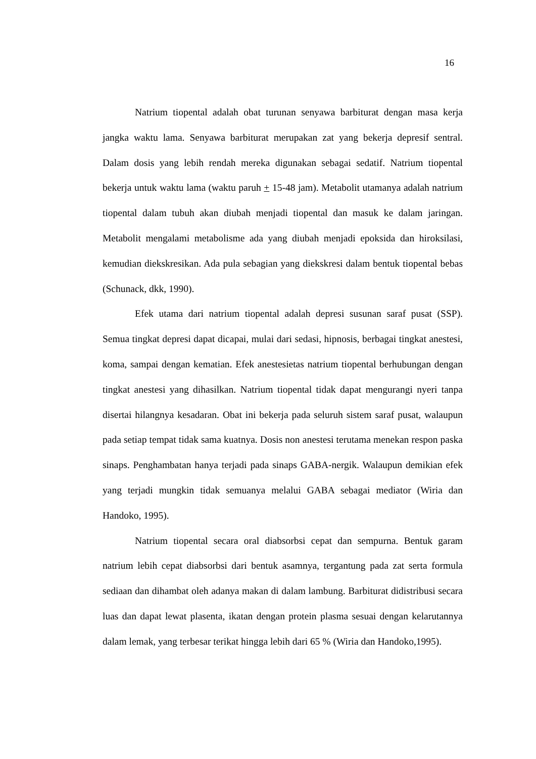16
Natrium tiopental adalah obat turunan senyawa barbiturat dengan masa kerja jangka waktu lama. Senyawa barbiturat merupakan zat yang bekerja depresif sentral. Dalam dosis yang lebih rendah mereka digunakan sebagai sedatif. Natrium tiopental bekerja untuk waktu lama (waktu paruh + 15-48 jam). Metabolit utamanya adalah natrium tiopental dalam tubuh akan diubah menjadi tiopental dan masuk ke dalam jaringan. Metabolit mengalami metabolisme ada yang diubah menjadi epoksida dan hiroksilasi, kemudian diekskresikan. Ada pula sebagian yang diekskresi dalam bentuk tiopental bebas (Schunack, dkk, 1990).
Efek utama dari natrium tiopental adalah depresi susunan saraf pusat (SSP). Semua tingkat depresi dapat dicapai, mulai dari sedasi, hipnosis, berbagai tingkat anestesi, koma, sampai dengan kematian. Efek anestesietas natrium tiopental berhubungan dengan tingkat anestesi yang dihasilkan. Natrium tiopental tidak dapat mengurangi nyeri tanpa disertai hilangnya kesadaran. Obat ini bekerja pada seluruh sistem saraf pusat, walaupun pada setiap tempat tidak sama kuatnya. Dosis non anestesi terutama menekan respon paska sinaps. Penghambatan hanya terjadi pada sinaps GABA-nergik. Walaupun demikian efek yang terjadi mungkin tidak semuanya melalui GABA sebagai mediator (Wiria dan Handoko, 1995).
Natrium tiopental secara oral diabsorbsi cepat dan sempurna. Bentuk garam natrium lebih cepat diabsorbsi dari bentuk asamnya, tergantung pada zat serta formula sediaan dan dihambat oleh adanya makan di dalam lambung. Barbiturat didistribusi secara luas dan dapat lewat plasenta, ikatan dengan protein plasma sesuai dengan kelarutannya dalam lemak, yang terbesar terikat hingga lebih dari 65 % (Wiria dan Handoko,1995).